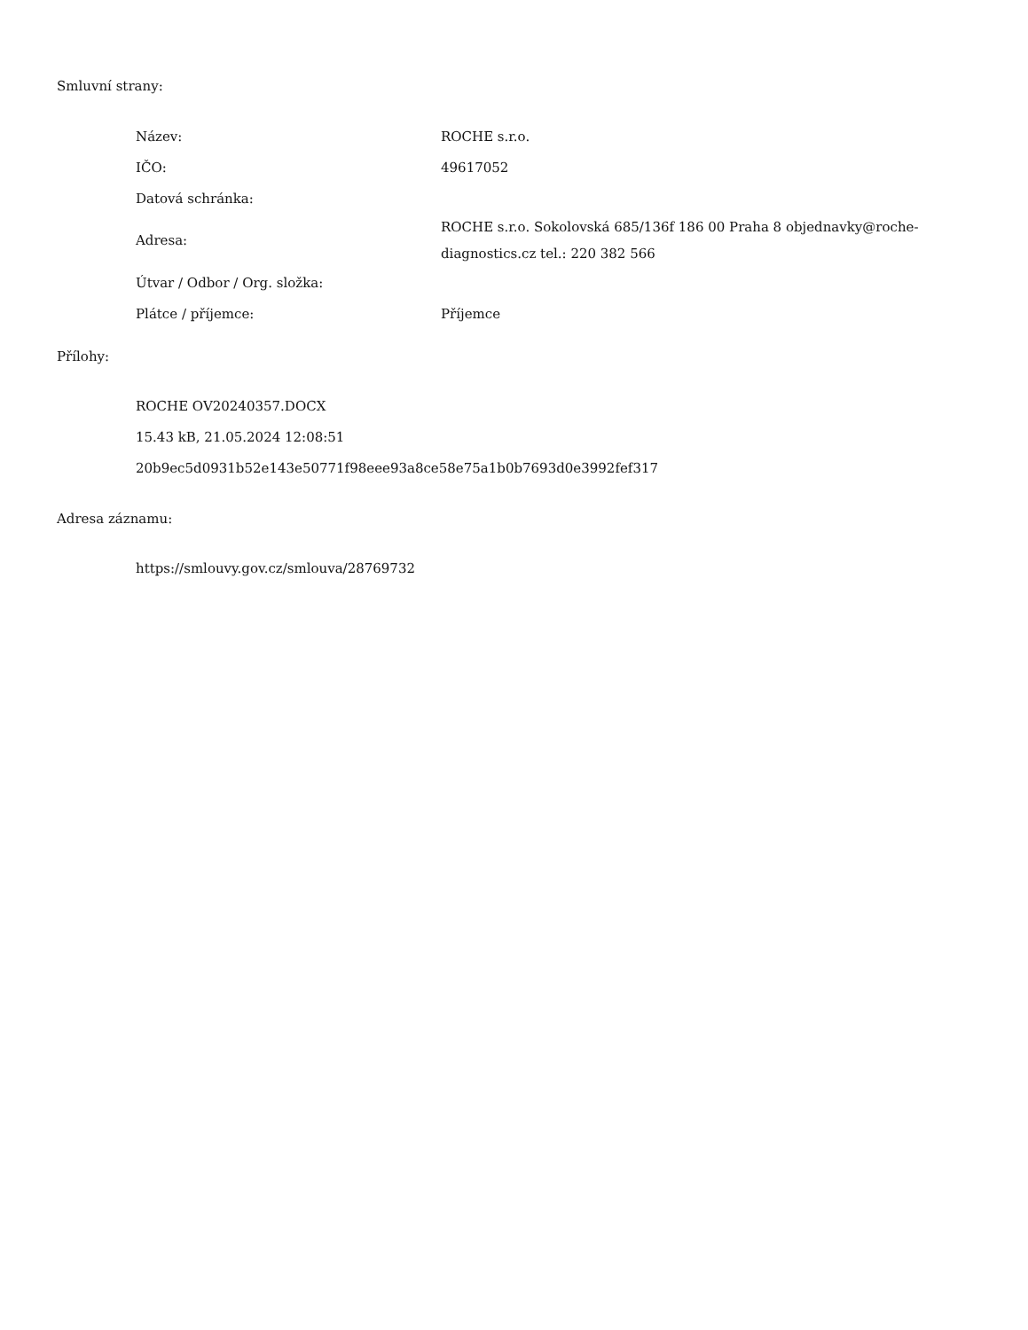Smluvní strany:
| Název: | ROCHE s.r.o. |
| IČO: | 49617052 |
| Datová schránka: | |
| Adresa: | ROCHE s.r.o. Sokolovská 685/136f 186 00 Praha 8 objednavky@roche-diagnostics.cz tel.: 220 382 566 |
| Útvar / Odbor / Org. složka: | |
| Plátce / příjemce: | Příjemce |
Přílohy:
ROCHE OV20240357.DOCX
15.43 kB, 21.05.2024 12:08:51
20b9ec5d0931b52e143e50771f98eee93a8ce58e75a1b0b7693d0e3992fef317
Adresa záznamu:
https://smlouvy.gov.cz/smlouva/28769732